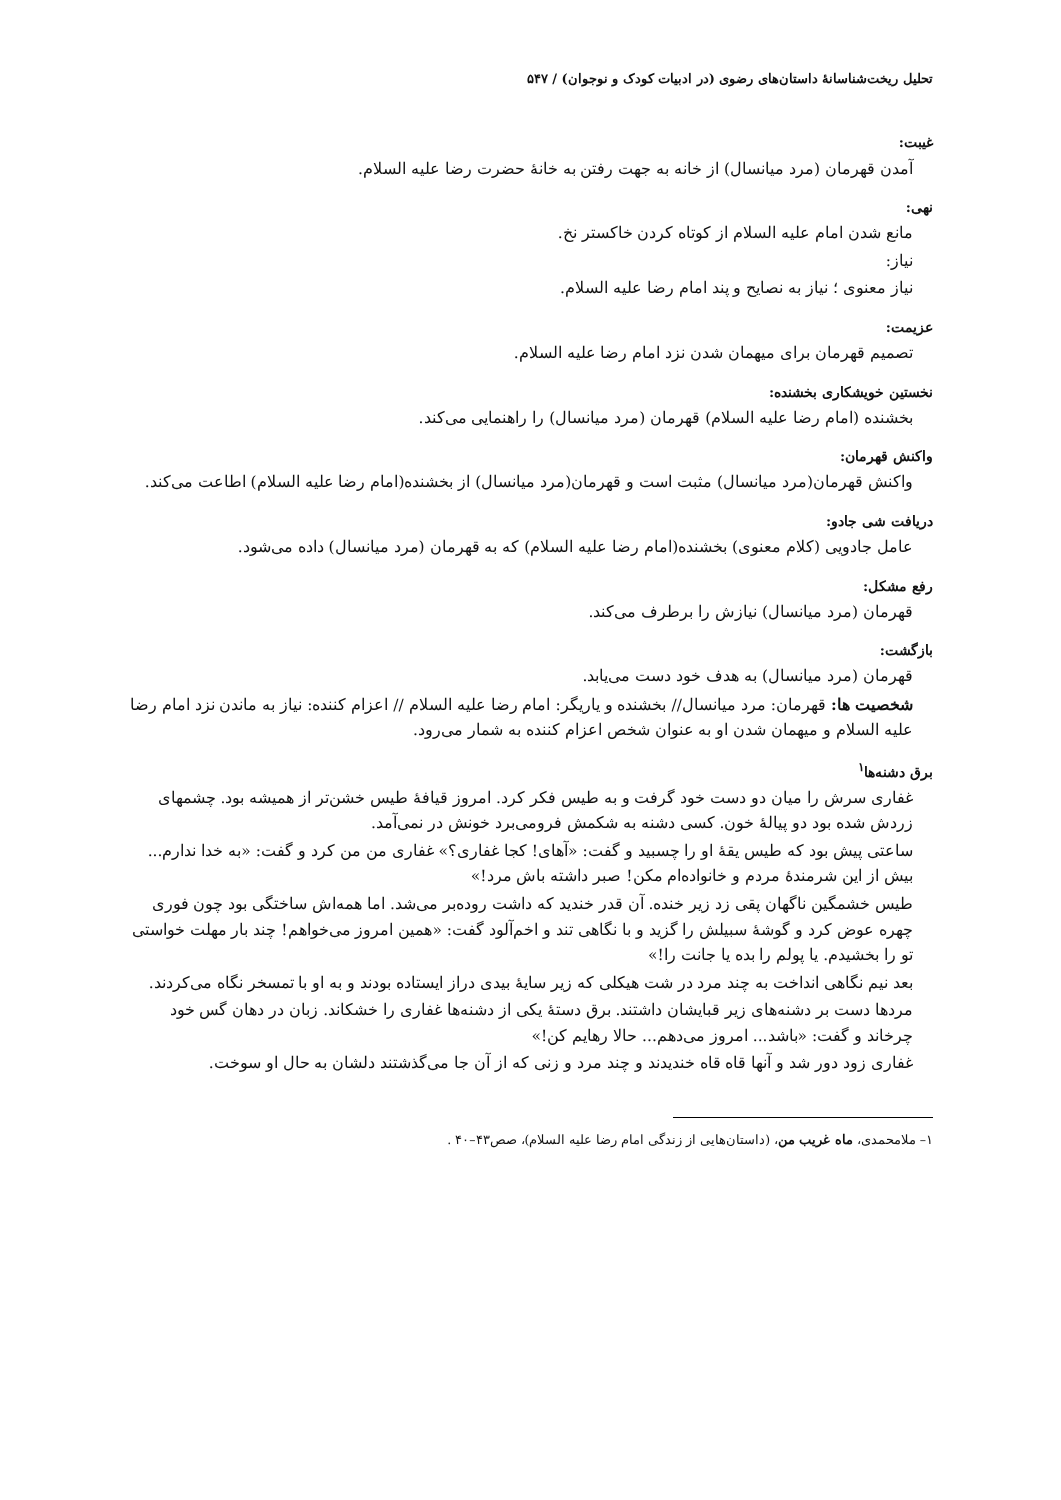تحلیل ریخت‌شناسانهٔ داستان‌های رضوی (در ادبیات کودک و نوجوان) / ۵۴۷
غیبت:
آمدن قهرمان (مرد میانسال) از خانه به جهت رفتن به خانهٔ حضرت رضا علیه السلام.
نهی:
مانع شدن امام علیه السلام از کوتاه کردن خاکستر نخ.
نیاز:
نیاز معنوی ؛ نیاز به نصایح و پند امام رضا علیه السلام.
عزیمت:
تصمیم قهرمان برای میهمان شدن نزد امام رضا علیه السلام.
نخستین خویشکاری بخشنده:
بخشنده (امام رضا علیه السلام) قهرمان (مرد میانسال) را راهنمایی می‌کند.
واکنش قهرمان:
واکنش قهرمان(مرد میانسال) مثبت است و قهرمان(مرد میانسال) از بخشنده(امام رضا علیه السلام) اطاعت می‌کند.
دریافت شی جادو:
عامل جادویی (کلام معنوی) بخشنده(امام رضا علیه السلام) که به قهرمان (مرد میانسال) داده می‌شود.
رفع مشکل:
قهرمان (مرد میانسال) نیازش را برطرف می‌کند.
بازگشت:
قهرمان (مرد میانسال) به هدف خود دست می‌یابد.
شخصیت ها: قهرمان: مرد میانسال// بخشنده و یاریگر: امام رضا علیه السلام // اعزام کننده: نیاز به ماندن نزد امام رضا علیه السلام و میهمان شدن او به عنوان شخص اعزام کننده به شمار می‌رود.
برق دشنه‌ها<sup>۱</sup>
غفاری سرش را میان دو دست خود گرفت و به طیس فکر کرد. امروز قیافهٔ طیس خشن‌تر از همیشه بود. چشمهای زردش شده بود دو پیالهٔ خون. کسی دشنه به شکمش فرومی‌برد خونش در نمی‌آمد.
ساعتی پیش بود که طیس یقهٔ او را چسبید و گفت: «آهای! کجا غفاری؟» غفاری من من کرد و گفت: «به خدا ندارم... بیش از این شرمندهٔ مردم و خانواده‌ام مکن! صبر داشته باش مرد!»
طیس خشمگین ناگهان پقی زد زیر خنده. آن قدر خندید که داشت روده‌بر می‌شد. اما همه‌اش ساختگی بود چون فوری چهره عوض کرد و گوشهٔ سبیلش را گزید و با نگاهی تند و اخم‌آلود گفت: «همین امروز می‌خواهم! چند بار مهلت خواستی تو را بخشیدم. یا پولم را بده یا جانت را!»
بعد نیم نگاهی انداخت به چند مرد در شت هیکلی که زیر سایهٔ بیدی دراز ایستاده بودند و به او با تمسخر نگاه می‌کردند.
مردها دست بر دشنه‌های زیر قبایشان داشتند. برق دستهٔ یکی از دشنه‌ها غفاری را خشکاند. زبان در دهان گس خود چرخاند و گفت: «باشد... امروز می‌دهم... حالا رهایم کن!»
غفاری زود دور شد و آنها قاه قاه خندیدند و چند مرد و زنی که از آن جا می‌گذشتند دلشان به حال او سوخت.
۱– ملامحمدی، ماه غریب من، (داستان‌هایی از زندگی امام رضا علیه السلام)، صص۴۳–۴۰ .